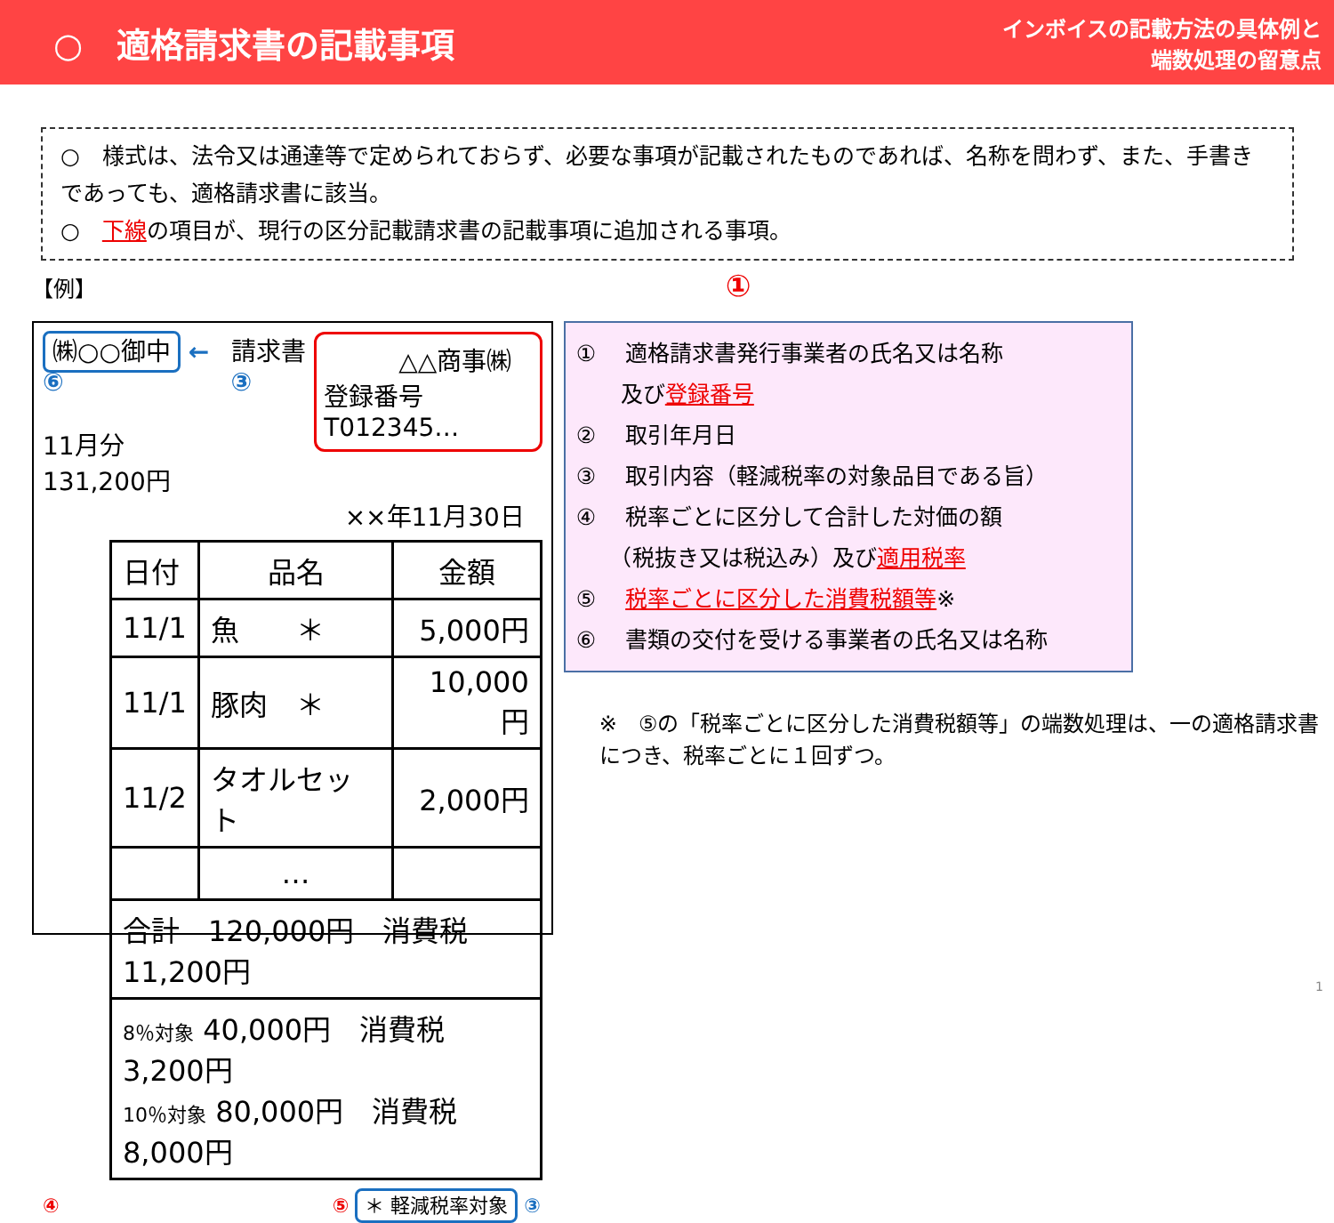○　適格請求書の記載事項
インボイスの記載方法の具体例と
端数処理の留意点
○　様式は、法令又は通達等で定められておらず、必要な事項が記載されたものであれば、名称を問わず、また、手書きであっても、適格請求書に該当。
○　下線の項目が、現行の区分記載請求書の記載事項に追加される事項。
【例】 ①
㈱○○御中 ← ⑥
11月分　131,200円
請求書 ③
　　　△△商事㈱
登録番号　T012345…
××年11月30日
| 日付 | 品名 | 金額 |
| 11/1 | 魚 ＊ | 5,000円 |
| 11/1 | 豚肉 ＊ | 10,000円 |
| 11/2 | タオルセット | 2,000円 |
| | … | |
| 合計 120,000円 消費税 11,200円 | | |
| 8％対象 40,000円 消費税 3,200円 10％対象 80,000円 消費税 8,000円 | | |
④ ⑤ ＊ 軽減税率対象 ③
① 　適格請求書発行事業者の氏名又は名称
　　及び登録番号
② 　取引年月日
③ 　取引内容（軽減税率の対象品目である旨）
④ 　税率ごとに区分して合計した対価の額
　　（税抜き又は税込み）及び適用税率
⑤ 　税率ごとに区分した消費税額等※
⑥ 　書類の交付を受ける事業者の氏名又は名称
※　⑤の「税率ごとに区分した消費税額等」の端数処理は、一の適格請求書につき、税率ごとに１回ずつ。
1